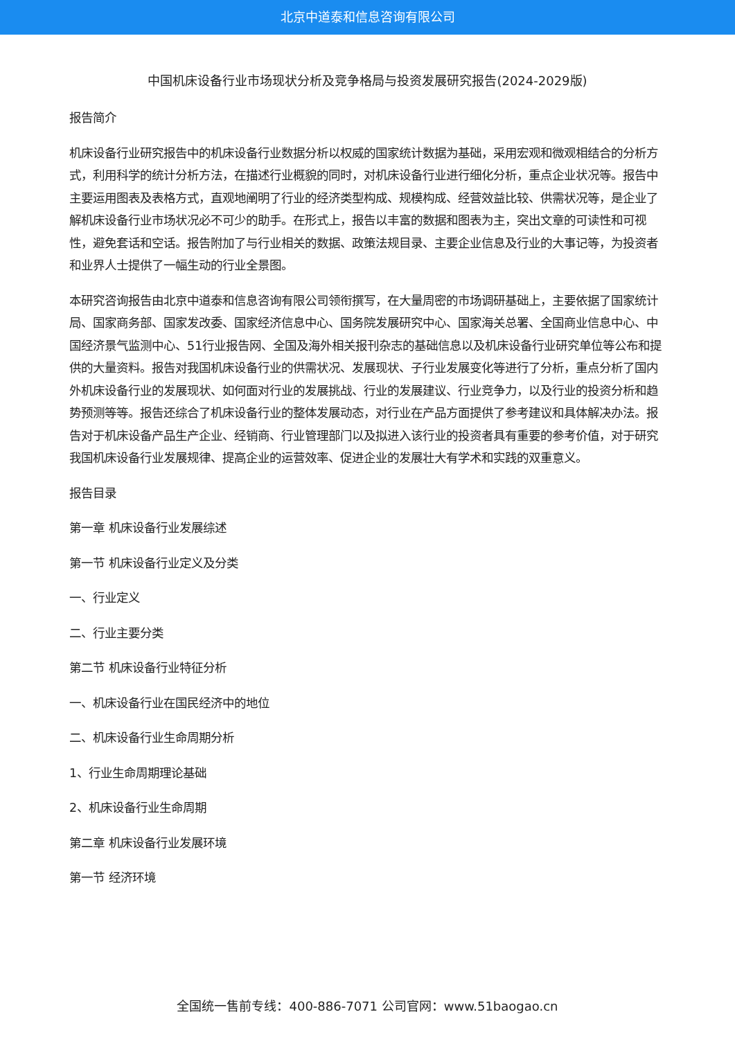北京中道泰和信息咨询有限公司
中国机床设备行业市场现状分析及竞争格局与投资发展研究报告(2024-2029版)
报告简介
机床设备行业研究报告中的机床设备行业数据分析以权威的国家统计数据为基础，采用宏观和微观相结合的分析方式，利用科学的统计分析方法，在描述行业概貌的同时，对机床设备行业进行细化分析，重点企业状况等。报告中主要运用图表及表格方式，直观地阐明了行业的经济类型构成、规模构成、经营效益比较、供需状况等，是企业了解机床设备行业市场状况必不可少的助手。在形式上，报告以丰富的数据和图表为主，突出文章的可读性和可视性，避免套话和空话。报告附加了与行业相关的数据、政策法规目录、主要企业信息及行业的大事记等，为投资者和业界人士提供了一幅生动的行业全景图。
本研究咨询报告由北京中道泰和信息咨询有限公司领衔撰写，在大量周密的市场调研基础上，主要依据了国家统计局、国家商务部、国家发改委、国家经济信息中心、国务院发展研究中心、国家海关总署、全国商业信息中心、中国经济景气监测中心、51行业报告网、全国及海外相关报刊杂志的基础信息以及机床设备行业研究单位等公布和提供的大量资料。报告对我国机床设备行业的供需状况、发展现状、子行业发展变化等进行了分析，重点分析了国内外机床设备行业的发展现状、如何面对行业的发展挑战、行业的发展建议、行业竞争力，以及行业的投资分析和趋势预测等等。报告还综合了机床设备行业的整体发展动态，对行业在产品方面提供了参考建议和具体解决办法。报告对于机床设备产品生产企业、经销商、行业管理部门以及拟进入该行业的投资者具有重要的参考价值，对于研究我国机床设备行业发展规律、提高企业的运营效率、促进企业的发展壮大有学术和实践的双重意义。
报告目录
第一章 机床设备行业发展综述
第一节 机床设备行业定义及分类
一、行业定义
二、行业主要分类
第二节 机床设备行业特征分析
一、机床设备行业在国民经济中的地位
二、机床设备行业生命周期分析
1、行业生命周期理论基础
2、机床设备行业生命周期
第二章 机床设备行业发展环境
第一节 经济环境
全国统一售前专线：400-886-7071 公司官网：www.51baogao.cn